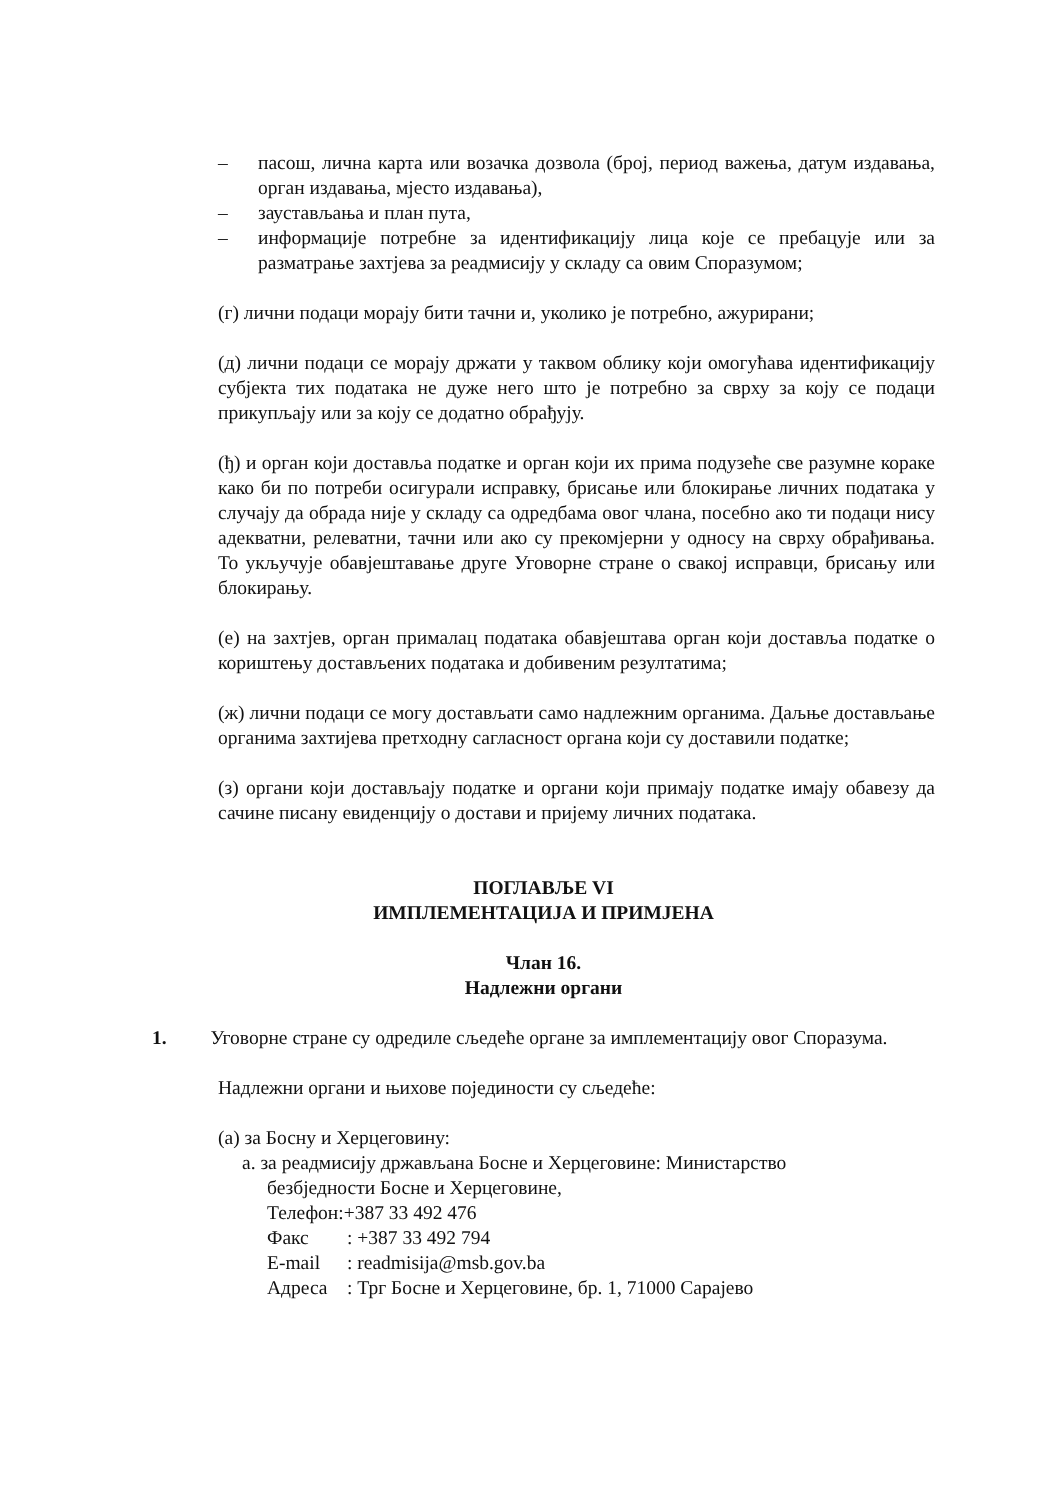– пасош, лична карта или возачка дозвола (број, период важења, датум издавања, орган издавања, мјесто издавања),
– заустављања и план пута,
– информације потребне за идентификацију лица које се пребацује или за разматрање захтјева за реадмисију у складу са овим Споразумом;
(г) лични подаци морају бити тачни и, уколико је потребно, ажурирани;
(д) лични подаци се морају држати у таквом облику који омогућава идентификацију субјекта тих података не дуже него што је потребно за сврху за коју се подаци прикупљају или за коју се додатно обрађују.
(ђ) и орган који доставља податке и орган који их прима подузеће све разумне кораке како би по потреби осигурали исправку, брисање или блокирање личних података у случају да обрада није у складу са одредбама овог члана, посебно ако ти подаци нису адекватни, релеватни, тачни или ако су прекомјерни у односу на сврху обрађивања. То укључује обавјештавање друге Уговорне стране о свакој исправци, брисању или блокирању.
(е) на захтјев, орган прималац података обавјештава орган који доставља податке о кориштењу достављених података и добивеним резултатима;
(ж) лични подаци се могу достављати само надлежним органима. Даљње достављање органима захтијева претходну сагласност органа који су доставили податке;
(з) органи који достављају податке и органи који примају податке имају обавезу да сачине писану евиденцију о достави и пријему личних података.
ПОГЛАВЉЕ VI
ИМПЛЕМЕНТАЦИЈА И ПРИМЈЕНА
Члан 16.
Надлежни органи
1. Уговорне стране су одредиле сљедеће органе за имплементацију овог Споразума.
Надлежни органи и њихове појединости су сљедеће:
(а) за Босну и Херцеговину:
а. за реадмисију држављана Босне и Херцеговине: Министарство
безбједности Босне и Херцеговине,
Телефон: +387 33 492 476
Факс: +387 33 492 794
E-mail: readmisija@msb.gov.ba
Адреса: Трг Босне и Херцеговине, бр. 1, 71000 Сарајево